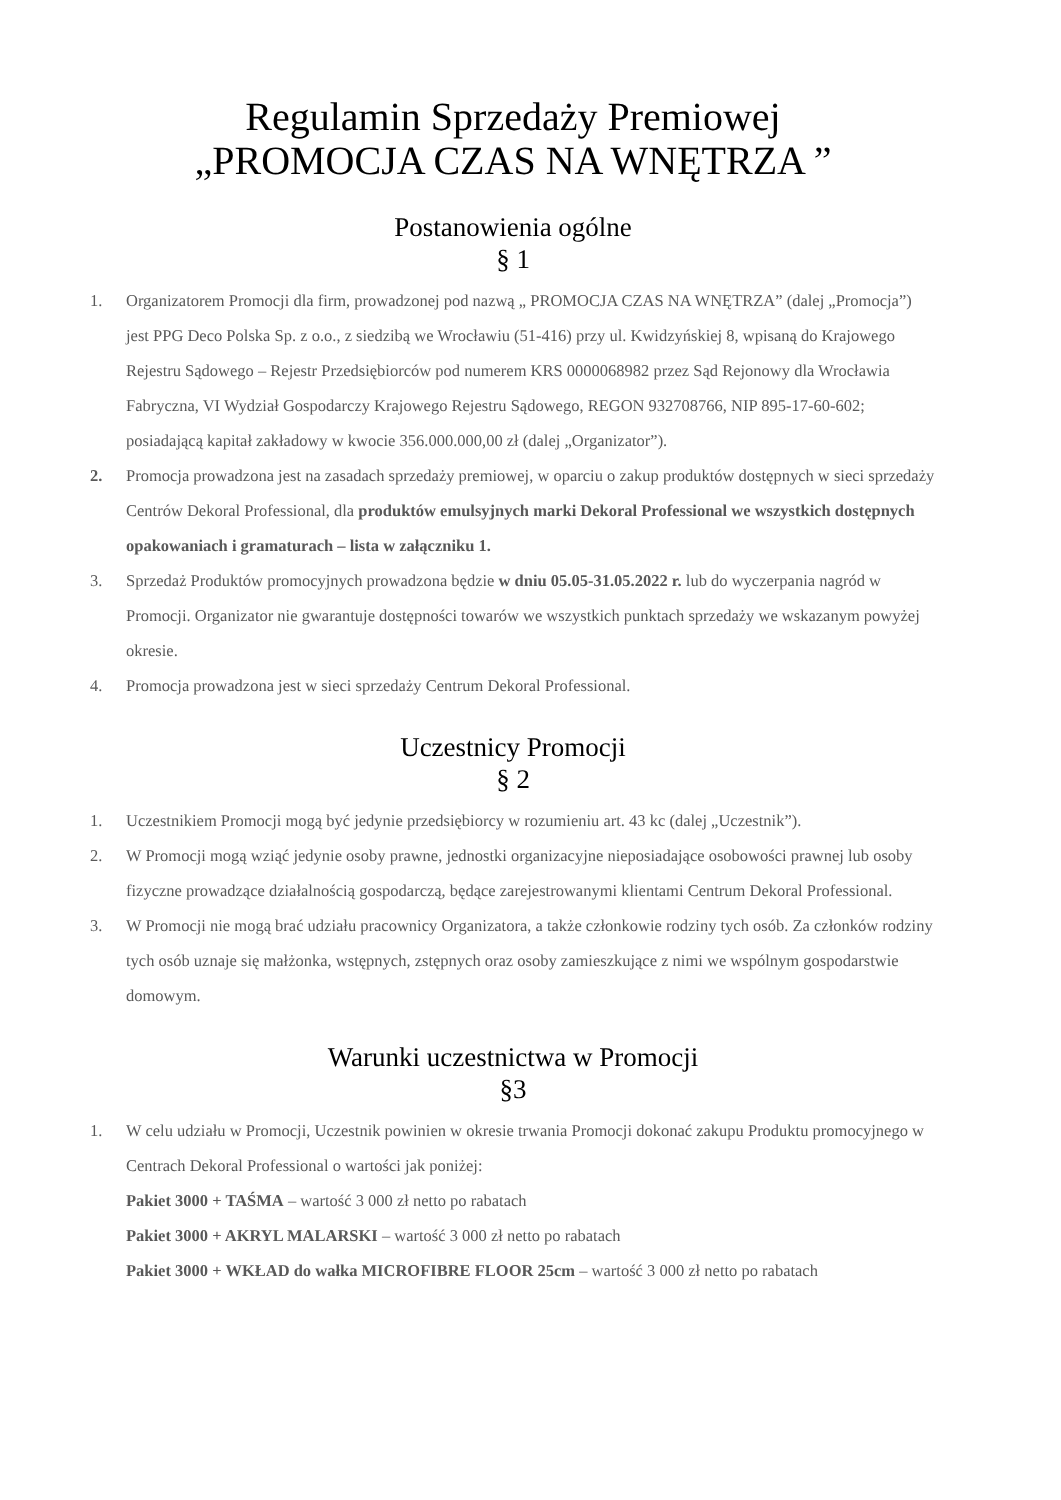Regulamin Sprzedaży Premiowej
„PROMOCJA CZAS NA WNĘTRZA ”
Postanowienia ogólne
§ 1
1. Organizatorem Promocji dla firm, prowadzonej pod nazwą „ PROMOCJA CZAS NA WNĘTRZA” (dalej „Promocja”) jest PPG Deco Polska Sp. z o.o., z siedzibą we Wrocławiu (51-416) przy ul. Kwidzyńskiej 8, wpisaną do Krajowego Rejestru Sądowego – Rejestr Przedsiębiorców pod numerem KRS 0000068982 przez Sąd Rejonowy dla Wrocławia Fabryczna, VI Wydział Gospodarczy Krajowego Rejestru Sądowego, REGON 932708766, NIP 895-17-60-602; posiadającą kapitał zakładowy w kwocie 356.000.000,00 zł (dalej „Organizator”).
2. Promocja prowadzona jest na zasadach sprzedaży premiowej, w oparciu o zakup produktów dostępnych w sieci sprzedaży Centrów Dekoral Professional, dla produktów emulsyjnych marki Dekoral Professional we wszystkich dostępnych opakowaniach i gramaturach – lista w załączniku 1.
3. Sprzedaż Produktów promocyjnych prowadzona będzie w dniu 05.05-31.05.2022 r. lub do wyczerpania nagród w Promocji. Organizator nie gwarantuje dostępności towarów we wszystkich punktach sprzedaży we wskazanym powyżej okresie.
4. Promocja prowadzona jest w sieci sprzedaży Centrum Dekoral Professional.
Uczestnicy Promocji
§ 2
1. Uczestnikiem Promocji mogą być jedynie przedsiębiorcy w rozumieniu art. 43 kc (dalej „Uczestnik”).
2. W Promocji mogą wziąć jedynie osoby prawne, jednostki organizacyjne nieposiadające osobowości prawnej lub osoby fizyczne prowadzące działalnością gospodarczą, będące zarejestrowanymi klientami Centrum Dekoral Professional.
3. W Promocji nie mogą brać udziału pracownicy Organizatora, a także członkowie rodziny tych osób. Za członków rodziny tych osób uznaje się małżonka, wstępnych, zstępnych oraz osoby zamieszkujące z nimi we wspólnym gospodarstwie domowym.
Warunki uczestnictwa w Promocji
§3
1. W celu udziału w Promocji, Uczestnik powinien w okresie trwania Promocji dokonać zakupu Produktu promocyjnego w Centrach Dekoral Professional o wartości jak poniżej:
Pakiet 3000 + TAŚMA – wartość 3 000 zł netto po rabatach
Pakiet 3000 + AKRYL MALARSKI – wartość 3 000 zł netto po rabatach
Pakiet 3000 + WKŁAD do wałka MICROFIBRE FLOOR 25cm – wartość 3 000 zł netto po rabatach